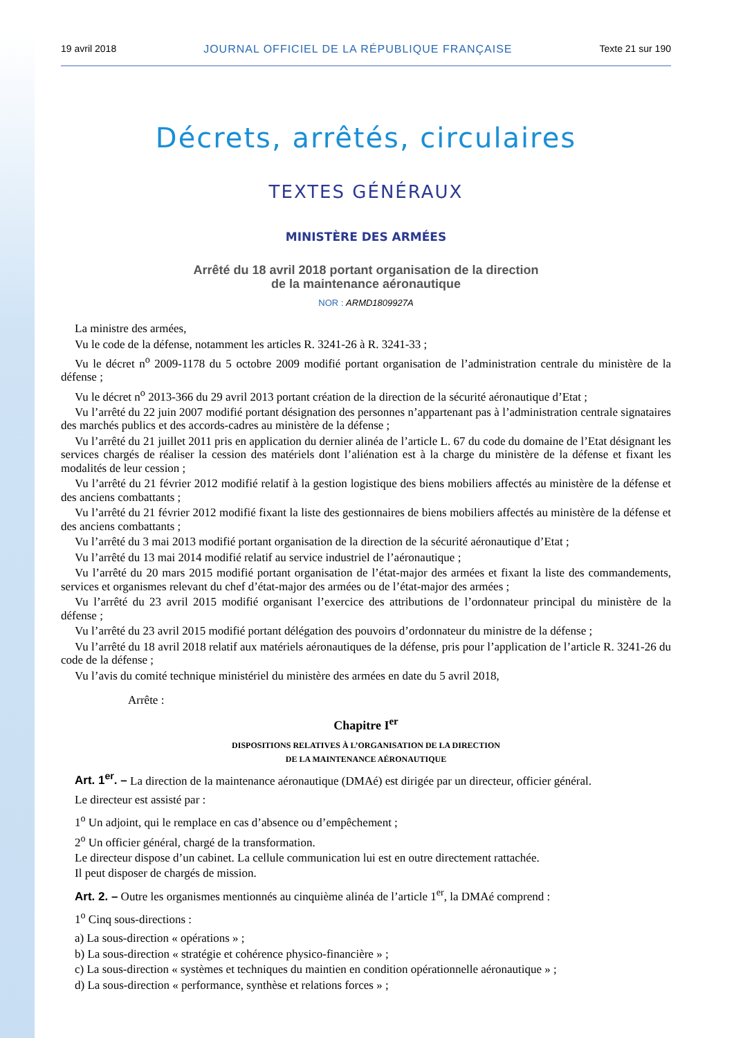19 avril 2018 JOURNAL OFFICIEL DE LA RÉPUBLIQUE FRANÇAISE Texte 21 sur 190
Décrets, arrêtés, circulaires
TEXTES GÉNÉRAUX
MINISTÈRE DES ARMÉES
Arrêté du 18 avril 2018 portant organisation de la direction
de la maintenance aéronautique
NOR : ARMD1809927A
La ministre des armées,
Vu le code de la défense, notamment les articles R. 3241-26 à R. 3241-33 ;
Vu le décret n<sup>o</sup> 2009-1178 du 5 octobre 2009 modifié portant organisation de l’administration centrale du ministère de la défense ;
Vu le décret n<sup>o</sup> 2013-366 du 29 avril 2013 portant création de la direction de la sécurité aéronautique d’Etat ;
Vu l’arrêté du 22 juin 2007 modifié portant désignation des personnes n’appartenant pas à l’administration centrale signataires des marchés publics et des accords-cadres au ministère de la défense ;
Vu l’arrêté du 21 juillet 2011 pris en application du dernier alinéa de l’article L. 67 du code du domaine de l’Etat désignant les services chargés de réaliser la cession des matériels dont l’aliénation est à la charge du ministère de la défense et fixant les modalités de leur cession ;
Vu l’arrêté du 21 février 2012 modifié relatif à la gestion logistique des biens mobiliers affectés au ministère de la défense et des anciens combattants ;
Vu l’arrêté du 21 février 2012 modifié fixant la liste des gestionnaires de biens mobiliers affectés au ministère de la défense et des anciens combattants ;
Vu l’arrêté du 3 mai 2013 modifié portant organisation de la direction de la sécurité aéronautique d’Etat ;
Vu l’arrêté du 13 mai 2014 modifié relatif au service industriel de l’aéronautique ;
Vu l’arrêté du 20 mars 2015 modifié portant organisation de l’état-major des armées et fixant la liste des commandements, services et organismes relevant du chef d’état-major des armées ou de l’état-major des armées ;
Vu l’arrêté du 23 avril 2015 modifié organisant l’exercice des attributions de l’ordonnateur principal du ministère de la défense ;
Vu l’arrêté du 23 avril 2015 modifié portant délégation des pouvoirs d’ordonnateur du ministre de la défense ;
Vu l’arrêté du 18 avril 2018 relatif aux matériels aéronautiques de la défense, pris pour l’application de l’article R. 3241-26 du code de la défense ;
Vu l’avis du comité technique ministériel du ministère des armées en date du 5 avril 2018,
Arrête :
Chapitre I<sup>er</sup>
DISPOSITIONS RELATIVES À L’ORGANISATION DE LA DIRECTION
DE LA MAINTENANCE AÉRONAUTIQUE
Art. 1<sup>er</sup>. – La direction de la maintenance aéronautique (DMAé) est dirigée par un directeur, officier général.
Le directeur est assisté par :
1<sup>o</sup> Un adjoint, qui le remplace en cas d’absence ou d’empêchement ;
2<sup>o</sup> Un officier général, chargé de la transformation.
Le directeur dispose d’un cabinet. La cellule communication lui est en outre directement rattachée.
Il peut disposer de chargés de mission.
Art. 2. – Outre les organismes mentionnés au cinquième alinéa de l’article 1<sup>er</sup>, la DMAé comprend :
1<sup>o</sup> Cinq sous-directions :
a) La sous-direction « opérations » ;
b) La sous-direction « stratégie et cohérence physico-financière » ;
c) La sous-direction « systèmes et techniques du maintien en condition opérationnelle aéronautique » ;
d) La sous-direction « performance, synthèse et relations forces » ;